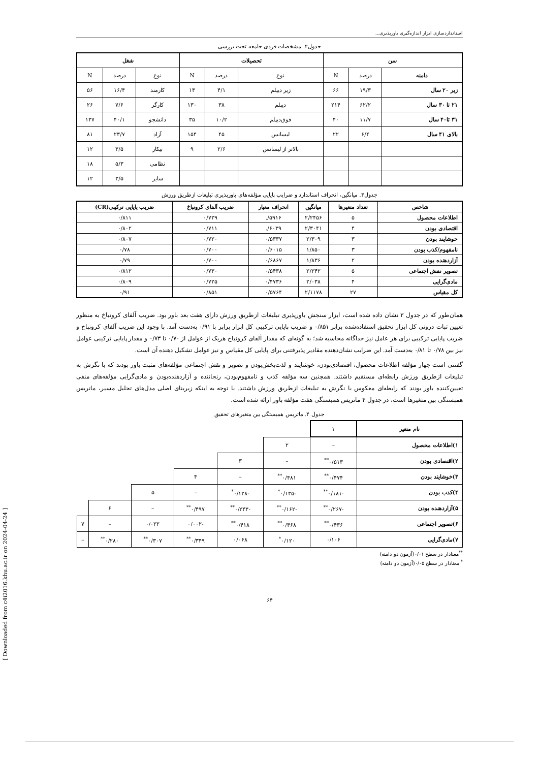استانداردسازی ابزار اندازه‌گیری باورپذیری...
جدول۲. مشخصات فردی جامعه تحت بررسی
| سن | | | تحصیلات | | | شغل | | |
| --- | --- | --- | --- | --- | --- | --- | --- | --- |
| دامنه | درصد | N | نوع | درصد | N | نوع | درصد | N |
| زیر ۲۰ سال | ۱۹/۳ | ۶۶ | زیر دیپلم | ۴/۱ | ۱۴ | کارمند | ۱۶/۴ | ۵۶ |
| ۲۱ تا ۳۰ سال | ۶۲/۲ | ۲۱۴ | دیپلم | ۳۸ | ۱۳۰ | کارگر | ۷/۶ | ۲۶ |
| ۳۱ تا۴۰ سال | ۱۱/۷ | ۴۰ | فوق‌دیپلم | ۱۰/۲ | ۳۵ | دانشجو | ۴۰/۱ | ۱۳۷ |
| بالای ۴۱ سال | ۶/۴ | ۲۲ | لیسانس | ۴۵ | ۱۵۴ | آزاد | ۲۳/۷ | ۸۱ |
| | | | بالاتر از لیسانس | ۲/۶ | ۹ | بیکار | ۳/۵ | ۱۲ |
| | | | | | | نظامی | ۵/۳ | ۱۸ |
| | | | | | | سایر | ۳/۵ | ۱۲ |
جدول۳. میانگین، انحراف استاندارد و ضرایب پایایی مؤلفه‌های باورپذیری تبلیغات ازطریق ورزش
| شاخص | تعداد متغیرها | میانگین | انحراف معیار | ضریب آلفای کرونباخ | ضریب پایایی ترکیبی(CR) |
| --- | --- | --- | --- | --- | --- |
| اطلاعات محصول | ۵ | ۲/۲۴۵۶ | ۵۹۱۶/. | ۰/۷۲۹ | ۰/۸۱۱ |
| اقتصادی بودن | ۴ | ۲/۳۰۴۱ | ۶۰۳۹/. | ۰/۷۱۱ | ۰/۸۰۲ |
| خوشایند بودن | ۳ | ۲/۳۰۹ | ۰/۵۳۳۷ | ۰/۷۲۰ | ۰/۸۰۷ |
| نامفهوم/کذب بودن | ۳ | ۱/۸۵۰ | ۰/۶۰۱۵ | ۰/۷۰۰ | ۰/۷۸ |
| آزاردهنده بودن | ۲ | ۱/۸۳۶ | ۰/۶۸۶۷ | ۰/۷۰۰ | ۰/۷۹ |
| تصویر نقش اجتماعی | ۵ | ۲/۲۴۲ | ۰/۵۴۳۸ | ۰/۷۳۰ | ۰/۸۱۲ |
| مادی‌گرایی | ۴ | ۲/۰۳۸ | ۰/۴۷۳۶ | ۰/۷۲۵ | ۰/۸۰۹ |
| کل مقیاس | ۲۷ | ۲/۱۱۷۸ | ۰/۵۷۶۴ | ۰/۸۵۱ | ۰/۹۱ |
همان‌طور که در جدول ۳ نشان داده شده است، ابزار سنجش باورپذیری تبلیغات ازطریق ورزش دارای هفت بعد باور بود. ضریب آلفای کرونباخ به منظور تعیین ثبات درونی کل ابزار تحقیق استفاده‌شده برابر ۰/۸۵۱ و ضریب پایایی ترکیبی کل ابزار برابر با ۰/۹۱ به‌دست آمد. با وجود این ضریب آلفای کرونباخ و ضریب پایایی ترکیبی برای هر عامل نیز جداگانه محاسبه شد؛ به گونه‌ای که مقدار آلفای کرونباخ هریک از عوامل از ۰/۷۰ تا ۰/۷۳ و مقدار پایایی ترکیبی عوامل نیز بین ۰/۷۸ تا ۰/۸۱ به‌دست آمد. این ضرایب نشان‌دهنده مقادیر پذیرفتنی برای پایایی کل مقیاس و نیز عوامل تشکیل دهنده آن است.
گفتنی است چهار مؤلفه اطلاعات محصول، اقتصادی‌بودن، خوشایند و لذت‌بخش‌بودن و تصویر و نقش اجتماعی مؤلفه‌های مثبت باور بودند که با نگرش به تبلیغات ازطریق ورزش رابطه‌ای مستقیم داشتند. همچنین سه مؤلفه کذب و نامفهوم‌بودن، رنجاننده و آزاردهنده‌بودن و مادی‌گرایی مؤلفه‌های منفی تعیین‌کننده باور بودند که رابطه‌ای معکوس با نگرش به تبلیغات ازطریق ورزش داشتند. با توجه به اینکه زیربنای اصلی مدل‌های تحلیل مسیر، ماتریس همبستگی بین متغیرها است، در جدول ۴ ماتریس همبستگی هفت مؤلفه باور ارائه شده است.
جدول ۴. ماتریس همبستگی بین متغیرهای تحقیق
| نام متغیر | ۱ | | | | | | |
| ۱)اطلاعات محصول | – | ۲ | | | | | |
| ۲)اقتصادی بودن | ۰/۵۱۳<sup>**</sup> | – | ۳ | | | | |
| ۳)خوشایند بودن | ۰/۴۷۴<sup>**</sup> | ۰/۴۸۱<sup>**</sup> | – | ۴ | | | |
| ۴)کذب بودن | -۰/۱۸۱<sup>**</sup> | -۰/۱۳۵<sup>*</sup> | -۰/۱۲۸<sup>*</sup> | – | ۵ | | |
| ۵)آزاردهنده بودن | -۰/۲۶۷<sup>**</sup> | -۰/۱۶۲<sup>**</sup> | -۰/۲۴۳<sup>**</sup> | ۰/۴۹۷<sup>**</sup> | – | ۶ | |
| ۶)تصویر اجتماعی | ۰/۴۳۶<sup>**</sup> | ۰/۴۶۸<sup>**</sup> | ۰/۴۱۸<sup>**</sup> | -۰/۰۰۲ | ۰/۰۲۲ | – | ۷ |
| ۷)مادی‌گرایی | ۰/۱۰۶ | ۰/۱۲۰<sup>*</sup> | ۰/۰۶۸ | ۰/۳۴۹<sup>**</sup> | ۰/۳۰۷<sup>**</sup> | ۰/۲۸۰<sup>**</sup> | – |
<sup>**</sup> معنادار در سطح ۰/۰۱(آزمون دو دامنه)
<sup>*</sup> معنادار در سطح ۰/۰۵(آزمون دو دامنه)
۶۴
[ Downloaded from c4i2016.khu.ac.ir on 2024-04-24 ]